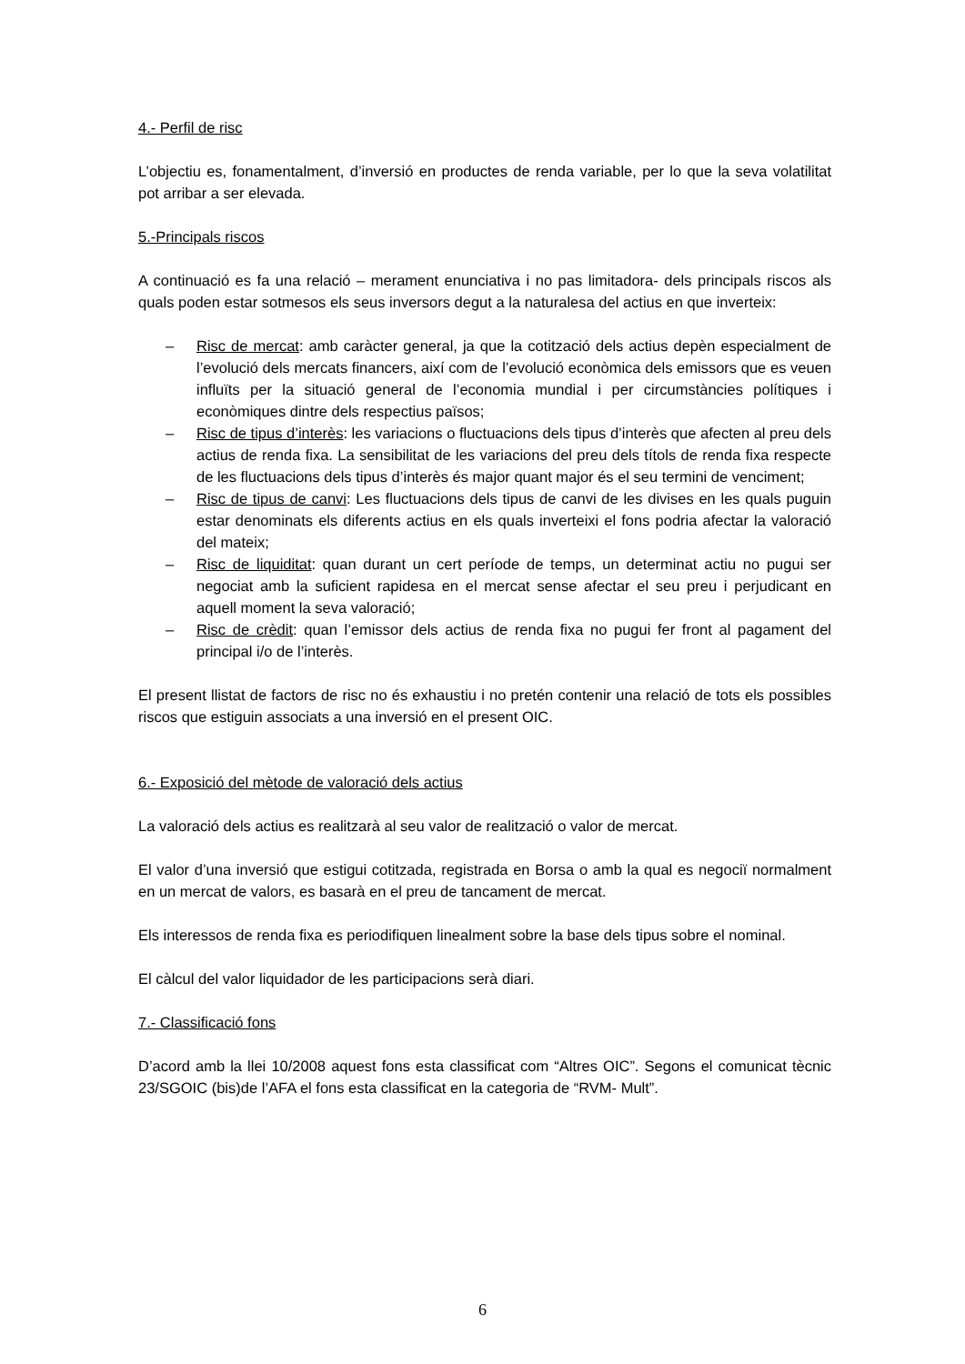4.- Perfil de risc
L’objectiu es, fonamentalment, d’inversió en productes de renda variable, per lo que la seva volatilitat pot arribar a ser elevada.
5.-Principals riscos
A continuació es fa una relació – merament enunciativa i no pas limitadora- dels principals riscos als quals poden estar sotmesos els seus inversors degut a la naturalesa del actius en que inverteix:
– Risc de mercat: amb caràcter general, ja que la cotització dels actius depèn especialment de l’evolució dels mercats financers, així com de l’evolució econòmica dels emissors que es veuen influïts per la situació general de l’economia mundial i per circumstàncies polítiques i econòmiques dintre dels respectius països;
– Risc de tipus d’interès: les variacions o fluctuacions dels tipus d’interès que afecten al preu dels actius de renda fixa. La sensibilitat de les variacions del preu dels títols de renda fixa respecte de les fluctuacions dels tipus d’interès és major quant major és el seu termini de venciment;
– Risc de tipus de canvi: Les fluctuacions dels tipus de canvi de les divises en les quals puguin estar denominats els diferents actius en els quals inverteixi el fons podria afectar la valoració del mateix;
– Risc de liquiditat: quan durant un cert període de temps, un determinat actiu no pugui ser negociat amb la suficient rapidesa en el mercat sense afectar el seu preu i perjudicant en aquell moment la seva valoració;
– Risc de crèdit: quan l’emissor dels actius de renda fixa no pugui fer front al pagament del principal i/o de l’interès.
El present llistat de factors de risc no és exhaustiu i no pretén contenir una relació de tots els possibles riscos que estiguin associats a una inversió en el present OIC.
6.- Exposició del mètode de valoració dels actius
La valoració dels actius es realitzarà al seu valor de realització o valor de mercat.
El valor d’una inversió que estigui cotitzada, registrada en Borsa o amb la qual es negociï normalment en un mercat de valors, es basarà en el preu de tancament de mercat.
Els interessos de renda fixa es periodifiquen linealment sobre la base dels tipus sobre el nominal.
El càlcul del valor liquidador de les participacions serà diari.
7.- Classificació fons
D’acord amb la llei 10/2008 aquest fons esta classificat com “Altres OIC”. Segons el comunicat tècnic 23/SGOIC (bis)de l’AFA el fons esta classificat en la categoria de “RVM- Mult”.
6